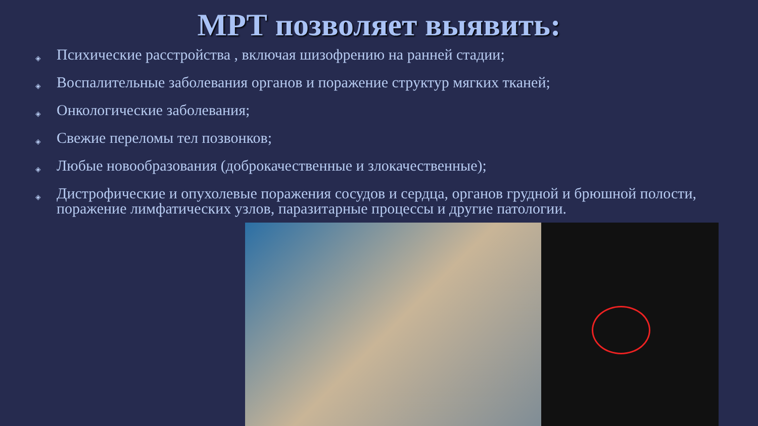МРТ позволяет выявить:
◈ Психические расстройства , включая шизофрению на ранней стадии;
◈ Воспалительные заболевания органов и поражение структур мягких тканей;
◈ Онкологические заболевания;
◈ Свежие переломы тел позвонков;
◈ Любые новообразования (доброкачественные и злокачественные);
◈ Дистрофические и опухолевые поражения сосудов и сердца, органов грудной и брюшной полости, поражение лимфатических узлов, паразитарные процессы и другие патологии.